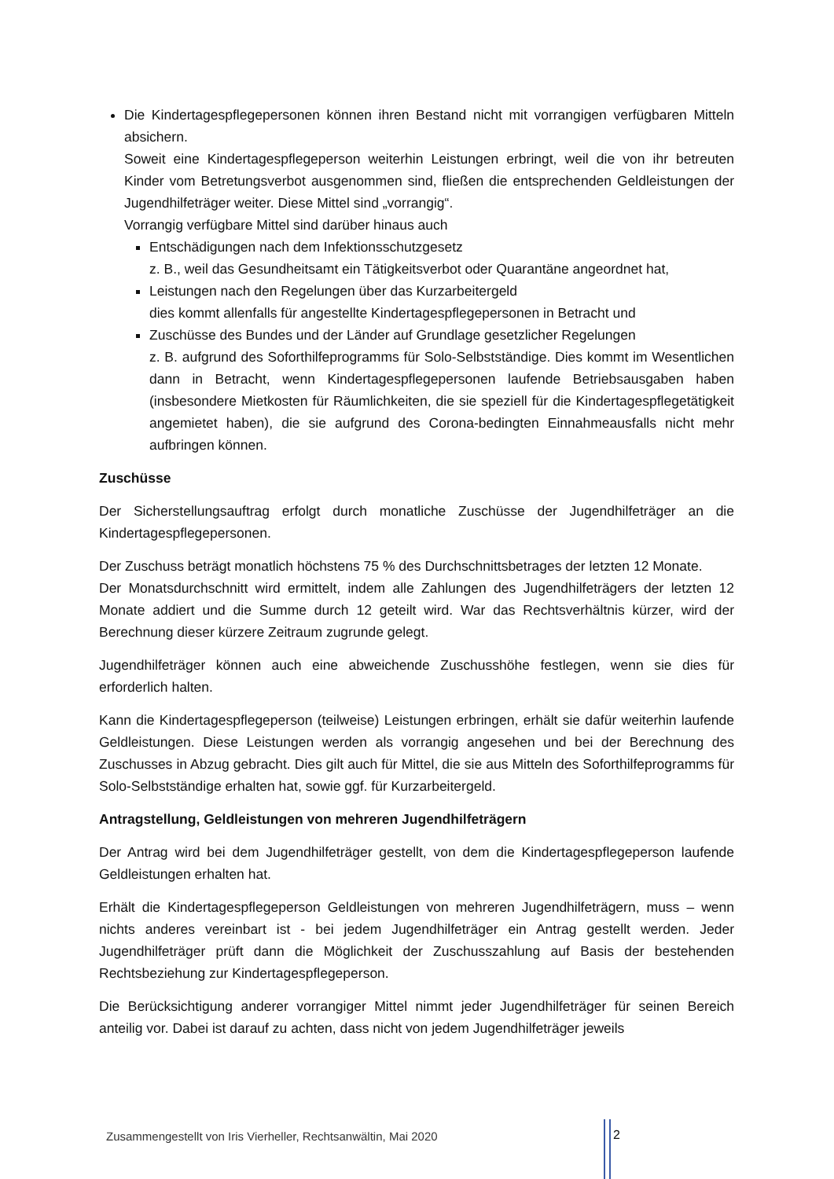Die Kindertagespflegepersonen können ihren Bestand nicht mit vorrangigen verfügbaren Mitteln absichern.
Soweit eine Kindertagespflegeperson weiterhin Leistungen erbringt, weil die von ihr betreuten Kinder vom Betretungsverbot ausgenommen sind, fließen die entsprechenden Geldleistungen der Jugendhilfeträger weiter. Diese Mittel sind „vorrangig“.
Vorrangig verfügbare Mittel sind darüber hinaus auch
Entschädigungen nach dem Infektionsschutzgesetz
z. B., weil das Gesundheitsamt ein Tätigkeitsverbot oder Quarantäne angeordnet hat,
Leistungen nach den Regelungen über das Kurzarbeitergeld
dies kommt allenfalls für angestellte Kindertagespflegepersonen in Betracht und
Zuschüsse des Bundes und der Länder auf Grundlage gesetzlicher Regelungen
z. B. aufgrund des Soforthilfeprogramms für Solo-Selbstständige. Dies kommt im Wesentlichen dann in Betracht, wenn Kindertagespflegepersonen laufende Betriebsausgaben haben (insbesondere Mietkosten für Räumlichkeiten, die sie speziell für die Kindertagespflegetätigkeit angemietet haben), die sie aufgrund des Corona-bedingten Einnahmeausfalls nicht mehr aufbringen können.
Zuschüsse
Der Sicherstellungsauftrag erfolgt durch monatliche Zuschüsse der Jugendhilfeträger an die Kindertagespflegepersonen.
Der Zuschuss beträgt monatlich höchstens 75 % des Durchschnittsbetrages der letzten 12 Monate.
Der Monatsdurchschnitt wird ermittelt, indem alle Zahlungen des Jugendhilfeträgers der letzten 12 Monate addiert und die Summe durch 12 geteilt wird. War das Rechtsverhältnis kürzer, wird der Berechnung dieser kürzere Zeitraum zugrunde gelegt.
Jugendhilfeträger können auch eine abweichende Zuschusshöhe festlegen, wenn sie dies für erforderlich halten.
Kann die Kindertagespflegeperson (teilweise) Leistungen erbringen, erhält sie dafür weiterhin laufende Geldleistungen. Diese Leistungen werden als vorrangig angesehen und bei der Berechnung des Zuschusses in Abzug gebracht. Dies gilt auch für Mittel, die sie aus Mitteln des Soforthilfeprogramms für Solo-Selbstständige erhalten hat, sowie ggf. für Kurzarbeitergeld.
Antragstellung, Geldleistungen von mehreren Jugendhilfeträgern
Der Antrag wird bei dem Jugendhilfeträger gestellt, von dem die Kindertagespflegeperson laufende Geldleistungen erhalten hat.
Erhält die Kindertagespflegeperson Geldleistungen von mehreren Jugendhilfeträgern, muss – wenn nichts anderes vereinbart ist - bei jedem Jugendhilfeträger ein Antrag gestellt werden. Jeder Jugendhilfeträger prüft dann die Möglichkeit der Zuschusszahlung auf Basis der bestehenden Rechtsbeziehung zur Kindertagespflegeperson.
Die Berücksichtigung anderer vorrangiger Mittel nimmt jeder Jugendhilfeträger für seinen Bereich anteilig vor. Dabei ist darauf zu achten, dass nicht von jedem Jugendhilfeträger jeweils
Zusammengestellt von Iris Vierheller, Rechtsanwältin, Mai 2020
2